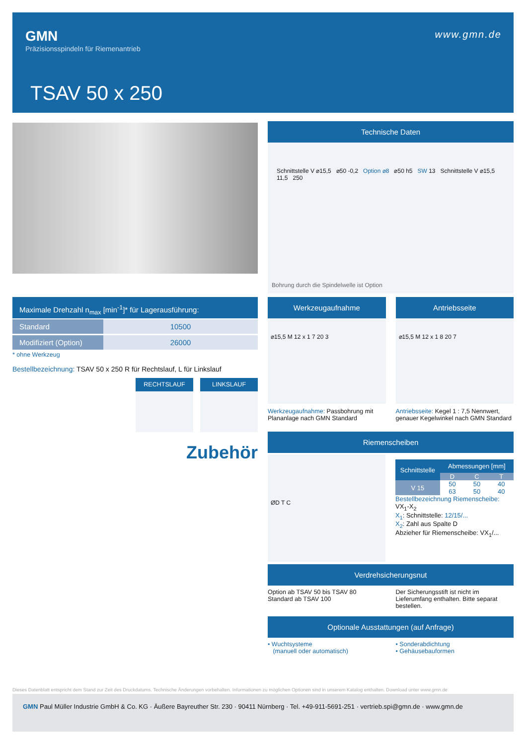GMN
Präzisionsspindeln für Riemenantrieb
www.gmn.de
TSAV 50 x 250
Maximale Drehzahl n<sub>max</sub> [min<sup>-1</sup>]* für Lagerausführung:
| Standard | 10500 |
| Modifiziert (Option) | 26000 |
* ohne Werkzeug
Bestellbezeichnung: TSAV 50 x 250 R für Rechtslauf, L für Linkslauf
RECHTSLAUF LINKSLAUF
Zubehör
Technische Daten
Schnittstelle V ⌀15,5 ⌀50 -0,2 Option ⌀8 ⌀50 h5 SW 13 Schnittstelle V ⌀15,5 11,5 250
Bohrung durch die Spindelwelle ist Option
Werkzeugaufnahme
⌀15,5 M 12 x 1 7 20 3
Werkzeugaufnahme: Passbohrung mit Plananlage nach GMN Standard
Antriebsseite
⌀15,5 M 12 x 1 8 20 7
Antriebsseite: Kegel 1 : 7,5 Nennwert, genauer Kegelwinkel nach GMN Standard
Riemenscheiben
ØD T C
| Schnittstelle | Abmessungen [mm] | | |
| --- | --- | --- | --- |
| | D | C | T |
| V 15 | 50 | 50 | 40 |
| | 63 | 50 | 40 |
Bestellbezeichnung Riemenscheibe:
VX<sub>1</sub>-X<sub>2</sub>
X<sub>1</sub>: Schnittstelle: 12/15/...
X<sub>2</sub>: Zahl aus Spalte D
Abzieher für Riemenscheibe: VX<sub>1</sub>/...
Verdrehsicherungsnut
Option ab TSAV 50 bis TSAV 80
Standard ab TSAV 100
Der Sicherungsstift ist nicht im Lieferumfang enthalten. Bitte separat bestellen.
Optionale Ausstattungen (auf Anfrage)
• Wuchtsysteme
(manuell oder automatisch)
• Sonderabdichtung
• Gehäusebauformen
Dieses Datenblatt entspricht dem Stand zur Zeit des Druckdatums. Technische Änderungen vorbehalten. Informationen zu möglichen Optionen sind in unserem Katalog enthalten. Download unter www.gmn.de
GMN Paul Müller Industrie GmbH & Co. KG · Äußere Bayreuther Str. 230 · 90411 Nürnberg · Tel. +49-911-5691-251 · vertrieb.spi@gmn.de · www.gmn.de